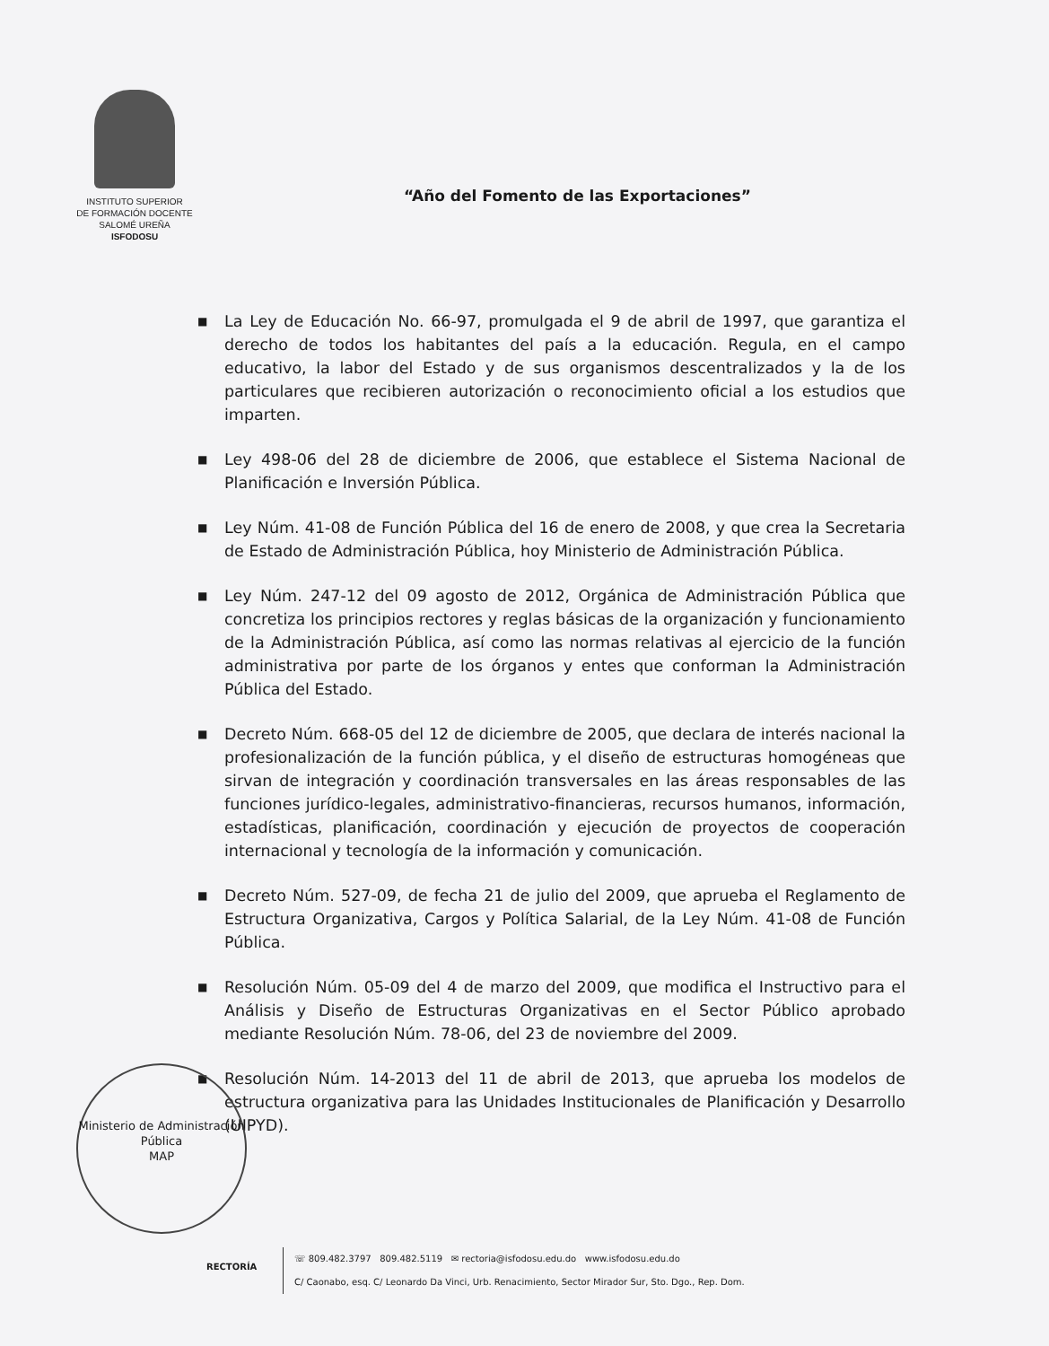INSTITUTO SUPERIOR
DE FORMACIÓN DOCENTE
SALOMÉ UREÑA
ISFODOSU
“Año del Fomento de las Exportaciones”
■ La Ley de Educación No. 66-97, promulgada el 9 de abril de 1997, que garantiza el derecho de todos los habitantes del país a la educación. Regula, en el campo educativo, la labor del Estado y de sus organismos descentralizados y la de los particulares que recibieren autorización o reconocimiento oficial a los estudios que imparten.
■ Ley 498-06 del 28 de diciembre de 2006, que establece el Sistema Nacional de Planificación e Inversión Pública.
■ Ley Núm. 41-08 de Función Pública del 16 de enero de 2008, y que crea la Secretaria de Estado de Administración Pública, hoy Ministerio de Administración Pública.
■ Ley Núm. 247-12 del 09 agosto de 2012, Orgánica de Administración Pública que concretiza los principios rectores y reglas básicas de la organización y funcionamiento de la Administración Pública, así como las normas relativas al ejercicio de la función administrativa por parte de los órganos y entes que conforman la Administración Pública del Estado.
■ Decreto Núm. 668-05 del 12 de diciembre de 2005, que declara de interés nacional la profesionalización de la función pública, y el diseño de estructuras homogéneas que sirvan de integración y coordinación transversales en las áreas responsables de las funciones jurídico-legales, administrativo-financieras, recursos humanos, información, estadísticas, planificación, coordinación y ejecución de proyectos de cooperación internacional y tecnología de la información y comunicación.
■ Decreto Núm. 527-09, de fecha 21 de julio del 2009, que aprueba el Reglamento de Estructura Organizativa, Cargos y Política Salarial, de la Ley Núm. 41-08 de Función Pública.
■ Resolución Núm. 05-09 del 4 de marzo del 2009, que modifica el Instructivo para el Análisis y Diseño de Estructuras Organizativas en el Sector Público aprobado mediante Resolución Núm. 78-06, del 23 de noviembre del 2009.
■ Resolución Núm. 14-2013 del 11 de abril de 2013, que aprueba los modelos de estructura organizativa para las Unidades Institucionales de Planificación y Desarrollo (UIPYD).
Ministerio de Administración Pública
MAP
RECTORÍA
☏ 809.482.3797 809.482.5119 ✉ rectoria@isfodosu.edu.do www.isfodosu.edu.do
C/ Caonabo, esq. C/ Leonardo Da Vinci, Urb. Renacimiento, Sector Mirador Sur, Sto. Dgo., Rep. Dom.